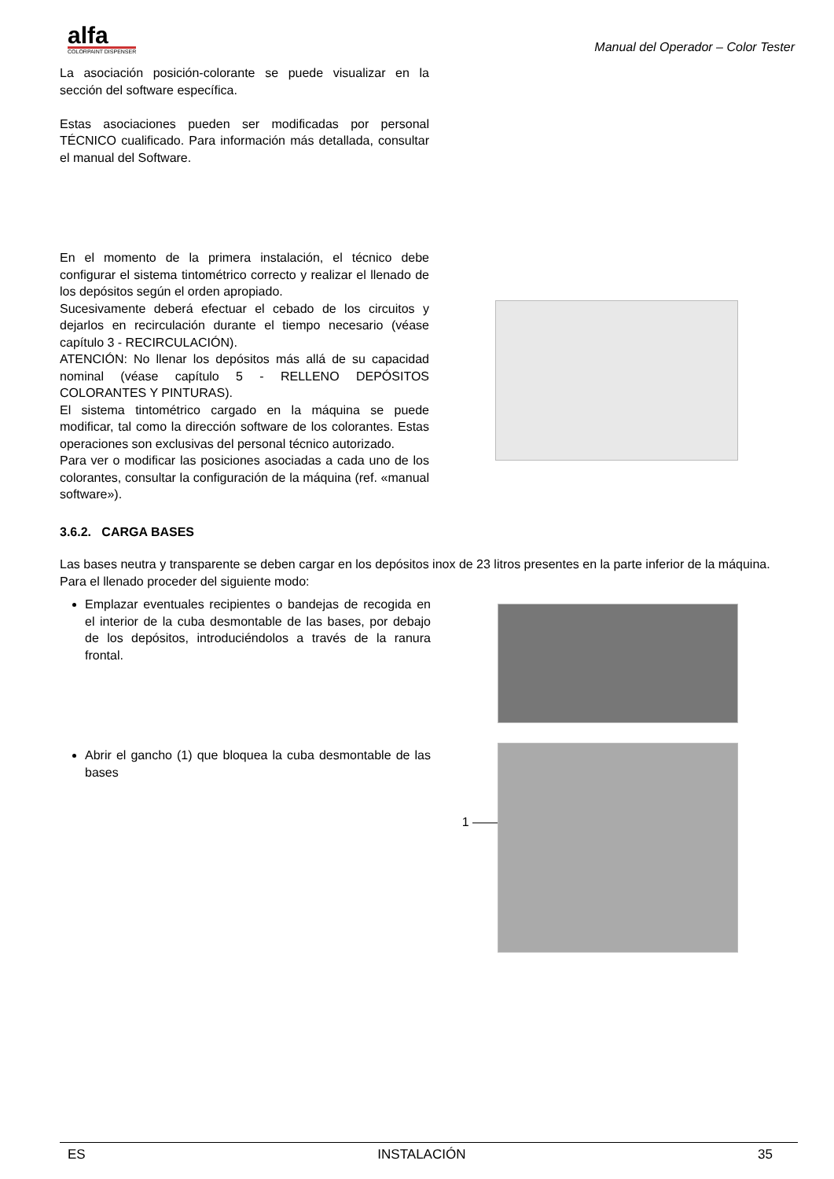alfa
COLORPAINT DISPENSER
Manual del Operador – Color Tester
La asociación posición-colorante se puede visualizar en la sección del software específica.
Estas asociaciones pueden ser modificadas por personal TÉCNICO cualificado. Para información más detallada, consultar el manual del Software.
En el momento de la primera instalación, el técnico debe configurar el sistema tintométrico correcto y realizar el llenado de los depósitos según el orden apropiado.
Sucesivamente deberá efectuar el cebado de los circuitos y dejarlos en recirculación durante el tiempo necesario (véase capítulo 3 - RECIRCULACIÓN).
ATENCIÓN: No llenar los depósitos más allá de su capacidad nominal (véase capítulo 5 - RELLENO DEPÓSITOS COLORANTES Y PINTURAS).
El sistema tintométrico cargado en la máquina se puede modificar, tal como la dirección software de los colorantes. Estas operaciones son exclusivas del personal técnico autorizado.
Para ver o modificar las posiciones asociadas a cada uno de los colorantes, consultar la configuración de la máquina (ref. «manual software»).
3.6.2. CARGA BASES
Las bases neutra y transparente se deben cargar en los depósitos inox de 23 litros presentes en la parte inferior de la máquina.
Para el llenado proceder del siguiente modo:
Emplazar eventuales recipientes o bandejas de recogida en el interior de la cuba desmontable de las bases, por debajo de los depósitos, introduciéndolos a través de la ranura frontal.
Abrir el gancho (1) que bloquea la cuba desmontable de las bases
1 ——
ES INSTALACIÓN 35